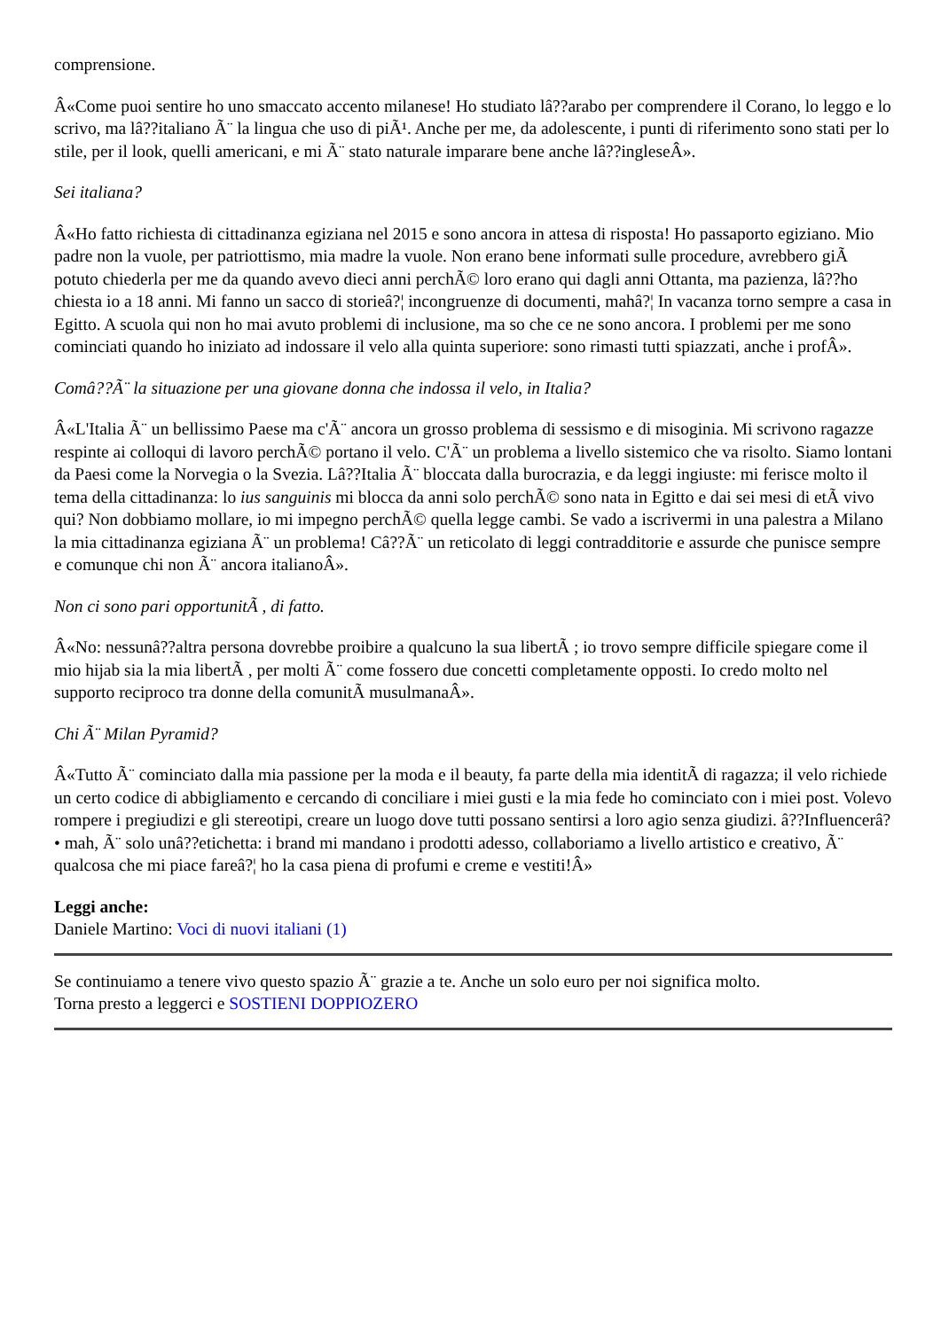comprensione.
Â«Come puoi sentire ho uno smaccato accento milanese! Ho studiato lâ??arabo per comprendere il Corano, lo leggo e lo scrivo, ma lâ??italiano Ã¨ la lingua che uso di piÃ¹. Anche per me, da adolescente, i punti di riferimento sono stati per lo stile, per il look, quelli americani, e mi Ã¨ stato naturale imparare bene anche lâ??ingleseÂ».
Sei italiana?
Â«Ho fatto richiesta di cittadinanza egiziana nel 2015 e sono ancora in attesa di risposta! Ho passaporto egiziano. Mio padre non la vuole, per patriottismo, mia madre la vuole. Non erano bene informati sulle procedure, avrebbero giÃ potuto chiederla per me da quando avevo dieci anni perchÃ© loro erano qui dagli anni Ottanta, ma pazienza, lâ??ho chiesta io a 18 anni. Mi fanno un sacco di storieâ?¦ incongruenze di documenti, mahâ?¦ In vacanza torno sempre a casa in Egitto. A scuola qui non ho mai avuto problemi di inclusione, ma so che ce ne sono ancora. I problemi per me sono cominciati quando ho iniziato ad indossare il velo alla quinta superiore: sono rimasti tutti spiazzati, anche i profÂ».
Comâ??Ã¨ la situazione per una giovane donna che indossa il velo, in Italia?
Â«L'Italia Ã¨ un bellissimo Paese ma c'Ã¨ ancora un grosso problema di sessismo e di misoginia. Mi scrivono ragazze respinte ai colloqui di lavoro perchÃ© portano il velo. C'Ã¨ un problema a livello sistemico che va risolto. Siamo lontani da Paesi come la Norvegia o la Svezia. Lâ??Italia Ã¨ bloccata dalla burocrazia, e da leggi ingiuste: mi ferisce molto il tema della cittadinanza: lo ius sanguinis mi blocca da anni solo perchÃ© sono nata in Egitto e dai sei mesi di etÃ vivo qui? Non dobbiamo mollare, io mi impegno perchÃ© quella legge cambi. Se vado a iscrivermi in una palestra a Milano la mia cittadinanza egiziana Ã¨ un problema! Câ??Ã¨ un reticolato di leggi contradditorie e assurde che punisce sempre e comunque chi non Ã¨ ancora italianoÂ».
Non ci sono pari opportunitÃ , di fatto.
Â«No: nessunâ??altra persona dovrebbe proibire a qualcuno la sua libertÃ ; io trovo sempre difficile spiegare come il mio hijab sia la mia libertÃ , per molti Ã¨ come fossero due concetti completamente opposti. Io credo molto nel supporto reciproco tra donne della comunitÃ musulmanaÂ».
Chi Ã¨ Milan Pyramid?
Â«Tutto Ã¨ cominciato dalla mia passione per la moda e il beauty, fa parte della mia identitÃ di ragazza; il velo richiede un certo codice di abbigliamento e cercando di conciliare i miei gusti e la mia fede ho cominciato con i miei post. Volevo rompere i pregiudizi e gli stereotipi, creare un luogo dove tutti possano sentirsi a loro agio senza giudizi. â??Influencerâ?• mah, Ã¨ solo unâ??etichetta: i brand mi mandano i prodotti adesso, collaboriamo a livello artistico e creativo, Ã¨ qualcosa che mi piace fareâ?¦ ho la casa piena di profumi e creme e vestiti!Â»
Leggi anche:
Daniele Martino: Voci di nuovi italiani (1)
Se continuiamo a tenere vivo questo spazio Ã¨ grazie a te. Anche un solo euro per noi significa molto.
Torna presto a leggerci e SOSTIENI DOPPIOZERO